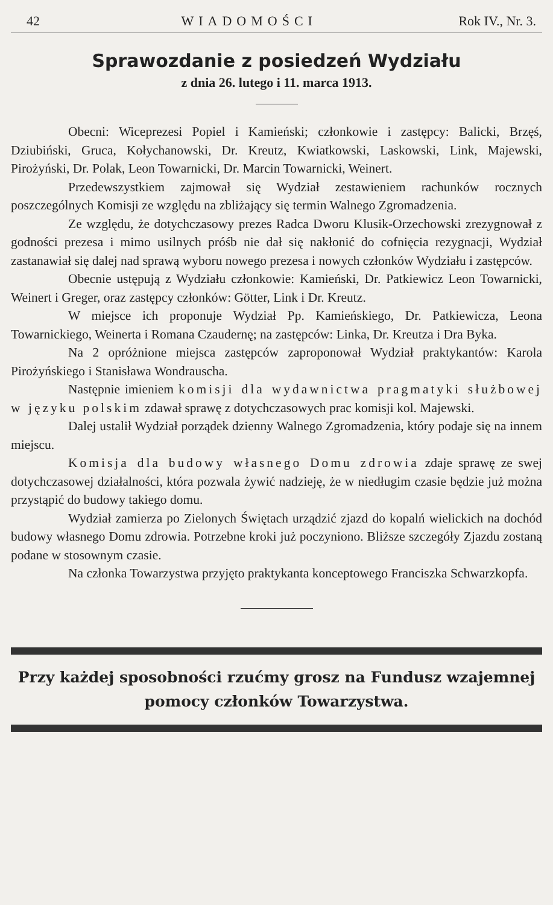42 WIADOMOŚCI Rok IV., Nr. 3.
Sprawozdanie z posiedzeń Wydziału
z dnia 26. lutego i 11. marca 1913.
Obecni: Wiceprezesi Popiel i Kamieński; członkowie i zastępcy: Balicki, Brzęś, Dziubiński, Gruca, Kołychanowski, Dr. Kreutz, Kwiatkowski, Laskowski, Link, Majewski, Pirożyński, Dr. Polak, Leon Towarnicki, Dr. Marcin Towarnicki, Weinert.
Przedewszystkiem zajmował się Wydział zestawieniem rachunków rocznych poszczególnych Komisji ze względu na zbliżający się termin Walnego Zgromadzenia.
Ze względu, że dotychczasowy prezes Radca Dworu Klusik-Orzechowski zrezygnował z godności prezesa i mimo usilnych próśb nie dał się nakłonić do cofnięcia rezygnacji, Wydział zastanawiał się dalej nad sprawą wyboru nowego prezesa i nowych członków Wydziału i zastępców.
Obecnie ustępują z Wydziału członkowie: Kamieński, Dr. Patkiewicz Leon Towarnicki, Weinert i Greger, oraz zastępcy członków: Götter, Link i Dr. Kreutz.
W miejsce ich proponuje Wydział Pp. Kamieńskiego, Dr. Patkiewicza, Leona Towarnickiego, Weinerta i Romana Czaudernę; na zastępców: Linka, Dr. Kreutza i Dra Byka.
Na 2 opróżnione miejsca zastępców zaproponował Wydział praktykantów: Karola Pirożyńskiego i Stanisława Wondrauscha.
Następnie imieniem komisji dla wydawnictwa pragmatyki służbowej w języku polskim zdawał sprawę z dotychczasowych prac komisji kol. Majewski.
Dalej ustalił Wydział porządek dzienny Walnego Zgromadzenia, który podaje się na innem miejscu.
Komisja dla budowy własnego Domu zdrowia zdaje sprawę ze swej dotychczasowej działalności, która pozwala żywić nadzieję, że w niedługim czasie będzie już można przystąpić do budowy takiego domu.
Wydział zamierza po Zielonych Świętach urządzić zjazd do kopalń wielickich na dochód budowy własnego Domu zdrowia. Potrzebne kroki już poczyniono. Bliższe szczegóły Zjazdu zostaną podane w stosownym czasie.
Na członka Towarzystwa przyjęto praktykanta konceptowego Franciszka Schwarzkopfa.
Przy każdej sposobności rzućmy grosz na Fundusz wzajemnej pomocy członków Towarzystwa.